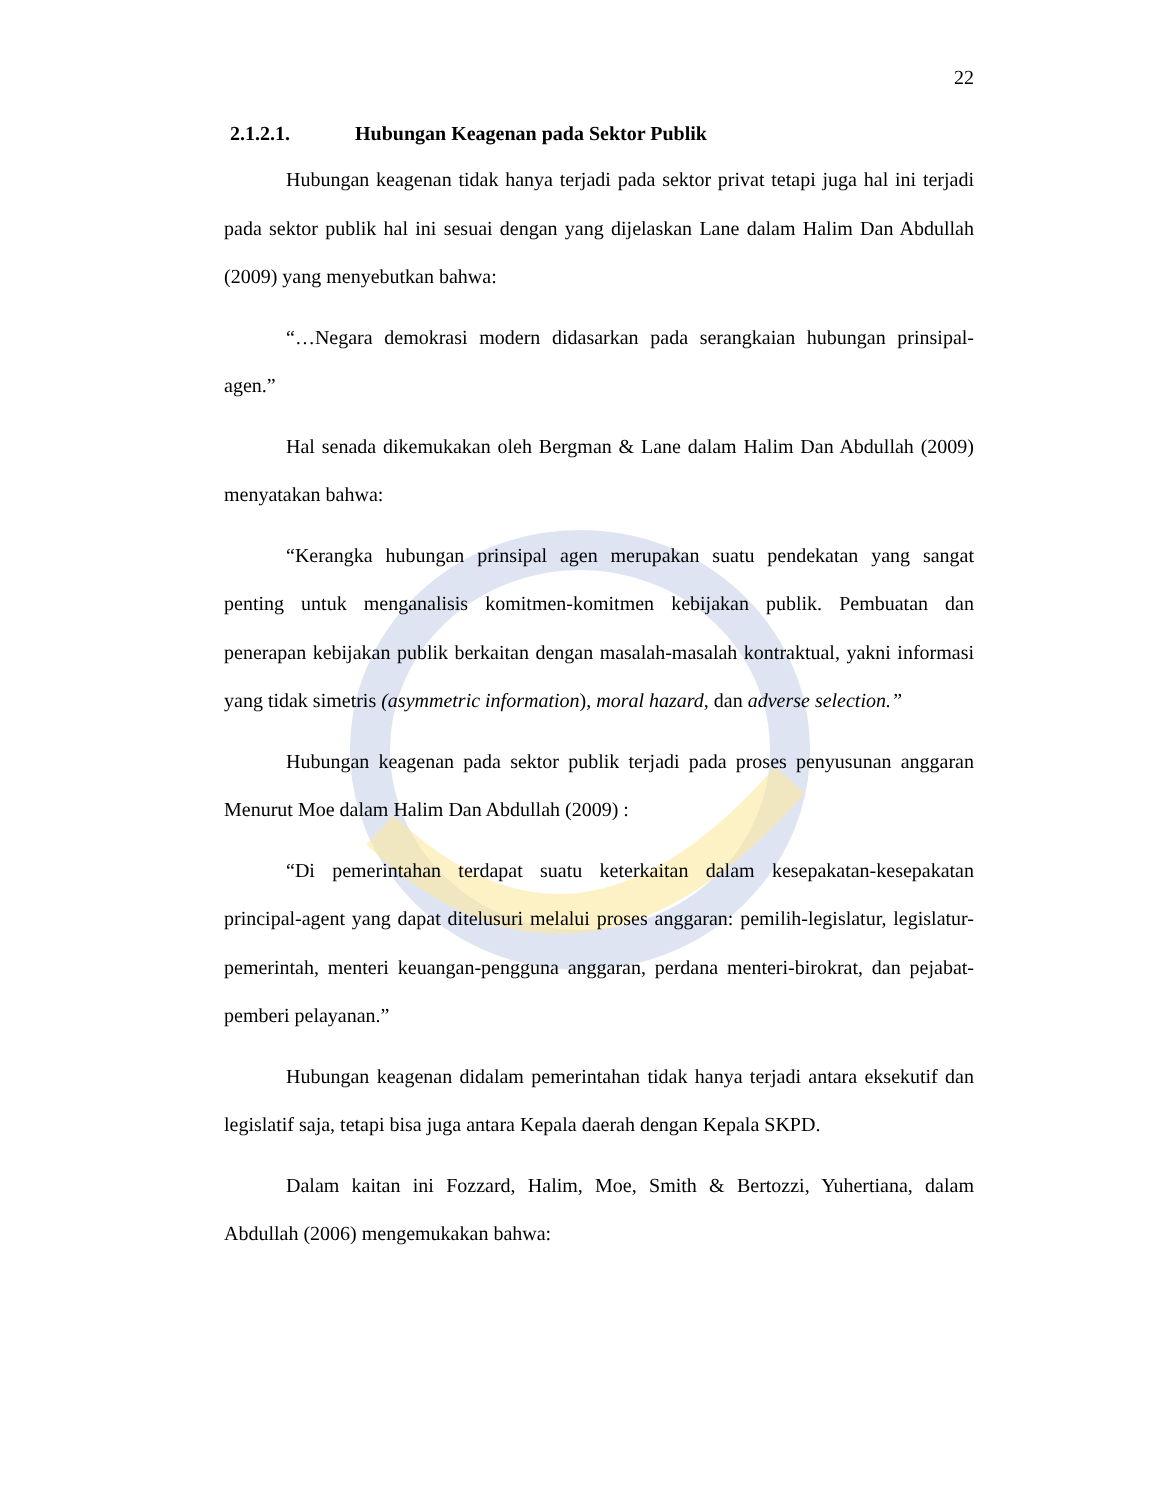22
2.1.2.1. Hubungan Keagenan pada Sektor Publik
Hubungan keagenan tidak hanya terjadi pada sektor privat tetapi juga hal ini terjadi pada sektor publik hal ini sesuai dengan yang dijelaskan Lane dalam Halim Dan Abdullah (2009) yang menyebutkan bahwa:
“…Negara demokrasi modern didasarkan pada serangkaian hubungan prinsipal-agen.”
Hal senada dikemukakan oleh Bergman & Lane dalam Halim Dan Abdullah (2009) menyatakan bahwa:
“Kerangka hubungan prinsipal agen merupakan suatu pendekatan yang sangat penting untuk menganalisis komitmen-komitmen kebijakan publik. Pembuatan dan penerapan kebijakan publik berkaitan dengan masalah-masalah kontraktual, yakni informasi yang tidak simetris (asymmetric information), moral hazard, dan adverse selection.”
Hubungan keagenan pada sektor publik terjadi pada proses penyusunan anggaran Menurut Moe dalam Halim Dan Abdullah (2009) :
“Di pemerintahan terdapat suatu keterkaitan dalam kesepakatan-kesepakatan principal-agent yang dapat ditelusuri melalui proses anggaran: pemilih-legislatur, legislatur-pemerintah, menteri keuangan-pengguna anggaran, perdana menteri-birokrat, dan pejabat-pemberi pelayanan.”
Hubungan keagenan didalam pemerintahan tidak hanya terjadi antara eksekutif dan legislatif saja, tetapi bisa juga antara Kepala daerah dengan Kepala SKPD.
Dalam kaitan ini Fozzard, Halim, Moe, Smith & Bertozzi, Yuhertiana, dalam Abdullah (2006) mengemukakan bahwa: